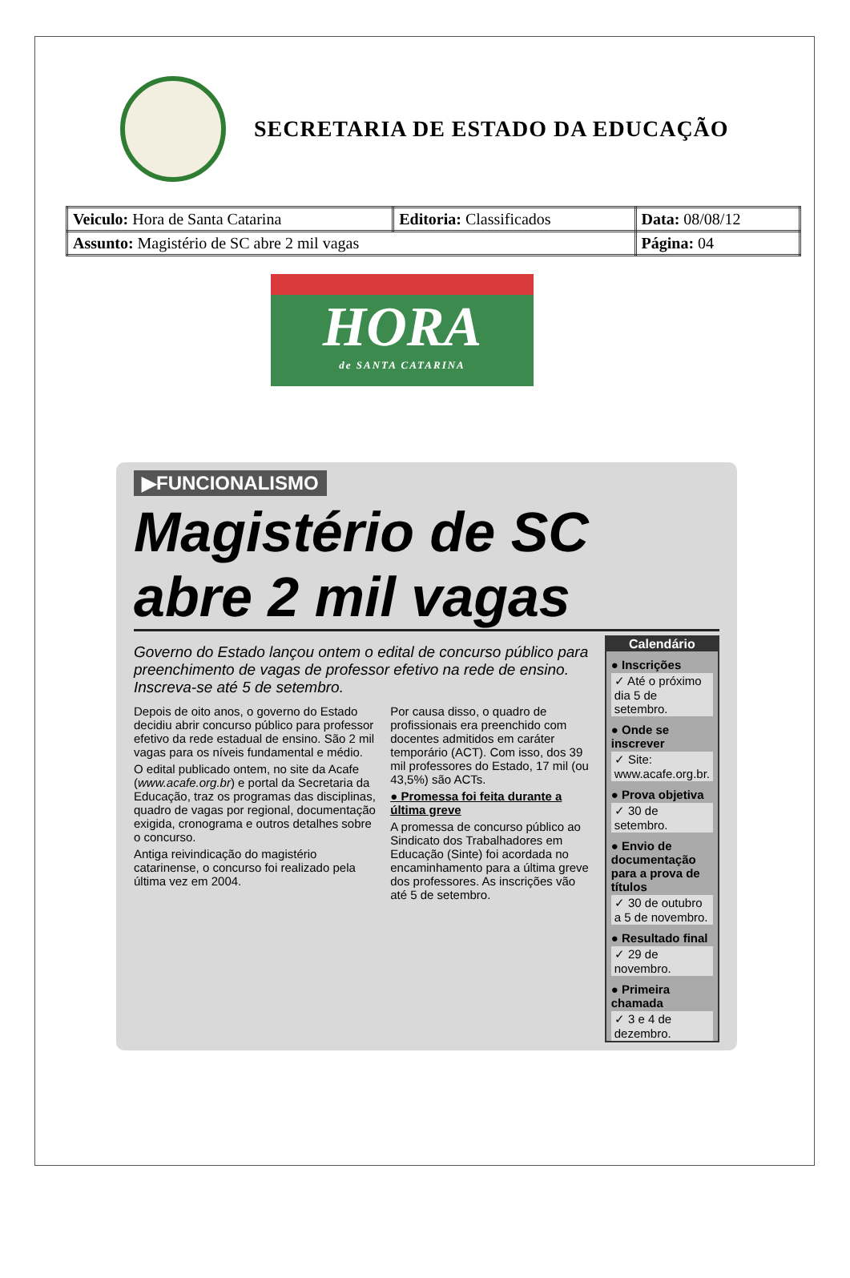SECRETARIA DE ESTADO DA EDUCAÇÃO
| Veiculo: Hora de Santa Catarina | Editoria: Classificados | Data: 08/08/12 |
| Assunto: Magistério de SC abre 2 mil vagas | | Página: 04 |
HORA
de SANTA CATARINA
▶FUNCIONALISMO
Magistério de SC abre 2 mil vagas
Governo do Estado lançou ontem o edital de concurso público para preenchimento de vagas de professor efetivo na rede de ensino. Inscreva-se até 5 de setembro.
Depois de oito anos, o governo do Estado decidiu abrir concurso público para professor efetivo da rede estadual de ensino. São 2 mil vagas para os níveis fundamental e médio.
O edital publicado ontem, no site da Acafe (www.acafe.org.br) e portal da Secretaria da Educação, traz os programas das disciplinas, quadro de vagas por regional, documentação exigida, cronograma e outros detalhes sobre o concurso.
Antiga reivindicação do magistério catarinense, o concurso foi realizado pela última vez em 2004.
Por causa disso, o quadro de profissionais era preenchido com docentes admitidos em caráter temporário (ACT). Com isso, dos 39 mil professores do Estado, 17 mil (ou 43,5%) são ACTs.
● Promessa foi feita durante a última greve
A promessa de concurso público ao Sindicato dos Trabalhadores em Educação (Sinte) foi acordada no encaminhamento para a última greve dos professores. As inscrições vão até 5 de setembro.
Calendário
● Inscrições
✓ Até o próximo dia 5 de setembro.
● Onde se inscrever
✓ Site: www.acafe.org.br.
● Prova objetiva
✓ 30 de setembro.
● Envio de documentação para a prova de títulos
✓ 30 de outubro a 5 de novembro.
● Resultado final
✓ 29 de novembro.
● Primeira chamada
✓ 3 e 4 de dezembro.